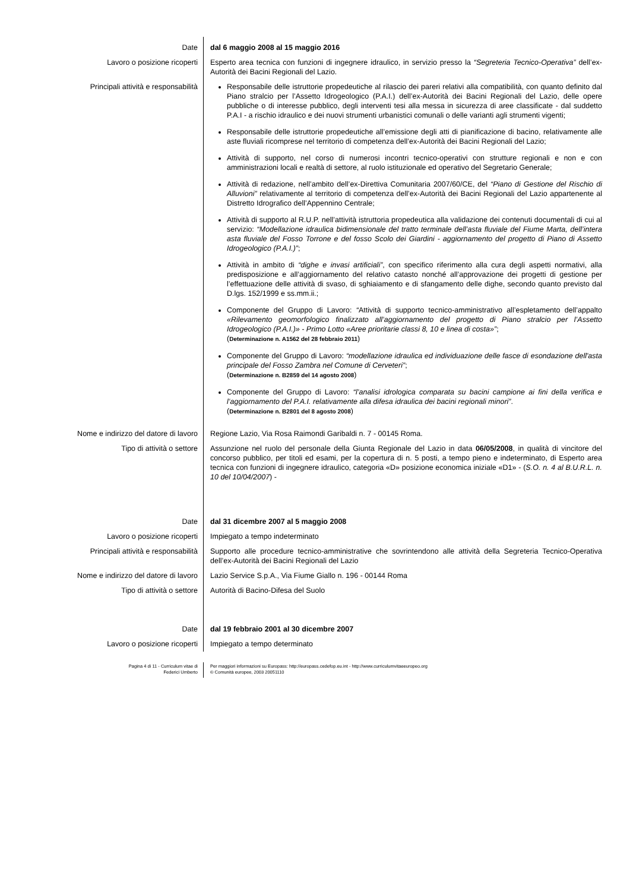Date dal 6 maggio 2008 al 15 maggio 2016
Lavoro o posizione ricoperti Esperto area tecnica con funzioni di ingegnere idraulico, in servizio presso la “Segreteria Tecnico-Operativa” dell’ex-Autorità dei Bacini Regionali del Lazio.
Principali attività e responsabilità Responsabile delle istruttorie propedeutiche al rilascio dei pareri relativi alla compatibilità, con quanto definito dal Piano stralcio per l’Assetto Idrogeologico (P.A.I.) dell’ex-Autorità dei Bacini Regionali del Lazio, delle opere pubbliche o di interesse pubblico, degli interventi tesi alla messa in sicurezza di aree classificate - dal suddetto P.A.I - a rischio idraulico e dei nuovi strumenti urbanistici comunali o delle varianti agli strumenti vigenti;
Responsabile delle istruttorie propedeutiche all’emissione degli atti di pianificazione di bacino, relativamente alle aste fluviali ricomprese nel territorio di competenza dell’ex-Autorità dei Bacini Regionali del Lazio;
Attività di supporto, nel corso di numerosi incontri tecnico-operativi con strutture regionali e non e con amministrazioni locali e realtà di settore, al ruolo istituzionale ed operativo del Segretario Generale;
Attività di redazione, nell’ambito dell’ex-Direttiva Comunitaria 2007/60/CE, del “Piano di Gestione del Rischio di Alluvioni” relativamente al territorio di competenza dell’ex-Autorità dei Bacini Regionali del Lazio appartenente al Distretto Idrografico dell’Appennino Centrale;
Attività di supporto al R.U.P. nell’attività istruttoria propedeutica alla validazione dei contenuti documentali di cui al servizio: “Modellazione idraulica bidimensionale del tratto terminale dell’asta fluviale del Fiume Marta, dell’intera asta fluviale del Fosso Torrone e del fosso Scolo dei Giardini - aggiornamento del progetto di Piano di Assetto Idrogeologico (P.A.I.)”;
Attività in ambito di “dighe e invasi artificiali”, con specifico riferimento alla cura degli aspetti normativi, alla predisposizione e all’aggiornamento del relativo catasto nonché all’approvazione dei progetti di gestione per l’effettuazione delle attività di svaso, di sghiaiamento e di sfangamento delle dighe, secondo quanto previsto dal D.lgs. 152/1999 e ss.mm.ii.;
Componente del Gruppo di Lavoro: “Attività di supporto tecnico-amministrativo all’espletamento dell’appalto «Rilevamento geomorfologico finalizzato all’aggiornamento del progetto di Piano stralcio per l’Assetto Idrogeologico (P.A.I.)» - Primo Lotto «Aree prioritarie classi 8, 10 e linea di costa»”;
(Determinazione n. A1562 del 28 febbraio 2011)
Componente del Gruppo di Lavoro: “modellazione idraulica ed individuazione delle fasce di esondazione dell'asta principale del Fosso Zambra nel Comune di Cerveteri”;
(Determinazione n. B2859 del 14 agosto 2008)
Componente del Gruppo di Lavoro: “l’analisi idrologica comparata su bacini campione ai fini della verifica e l’aggiornamento del P.A.I. relativamente alla difesa idraulica dei bacini regionali minori”.
(Determinazione n. B2801 del 8 agosto 2008)
Nome e indirizzo del datore di lavoro Regione Lazio, Via Rosa Raimondi Garibaldi n. 7 - 00145 Roma.
Tipo di attività o settore Assunzione nel ruolo del personale della Giunta Regionale del Lazio in data 06/05/2008, in qualità di vincitore del concorso pubblico, per titoli ed esami, per la copertura di n. 5 posti, a tempo pieno e indeterminato, di Esperto area tecnica con funzioni di ingegnere idraulico, categoria «D» posizione economica iniziale «D1» - (S.O. n. 4 al B.U.R.L. n. 10 del 10/04/2007) -
Date dal 31 dicembre 2007 al 5 maggio 2008
Lavoro o posizione ricoperti Impiegato a tempo indeterminato
Principali attività e responsabilità Supporto alle procedure tecnico-amministrative che sovrintendono alle attività della Segreteria Tecnico-Operativa dell’ex-Autorità dei Bacini Regionali del Lazio
Nome e indirizzo del datore di lavoro Lazio Service S.p.A., Via Fiume Giallo n. 196 - 00144 Roma
Tipo di attività o settore Autorità di Bacino-Difesa del Suolo
Date dal 19 febbraio 2001 al 30 dicembre 2007
Lavoro o posizione ricoperti Impiegato a tempo determinato
Pagina 4 di 11 - Curriculum vitae di
Federici Umberto
Per maggiori informazioni su Europass: http://europass.cedefop.eu.int - http://www.curriculumvitaeeuropeo.org
© Comunità europee, 2003 20051110